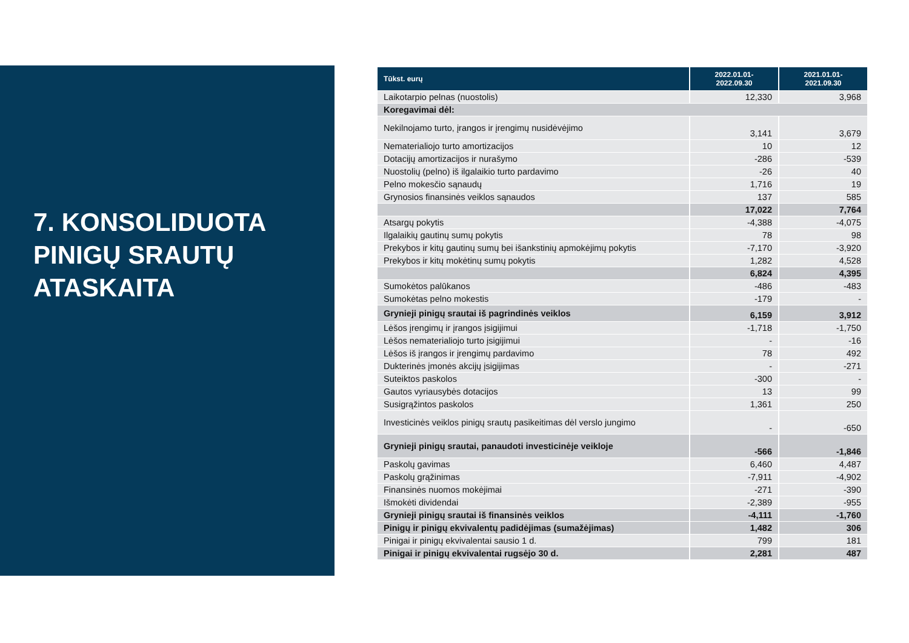7. KONSOLIDUOTA
PINIGŲ SRAUTŲ
ATASKAITA
| Tūkst. eurų | 2022.01.01- 2022.09.30 | 2021.01.01- 2021.09.30 |
| --- | --- | --- |
| Laikotarpio pelnas (nuostolis) | 12,330 | 3,968 |
| Koregavimai dėl: | | |
| Nekilnojamo turto, įrangos ir įrengimų nusidėvėjimo | 3,141 | 3,679 |
| Nematerialiojo turto amortizacijos | 10 | 12 |
| Dotacijų amortizacijos ir nurašymo | -286 | -539 |
| Nuostolių (pelno) iš ilgalaikio turto pardavimo | -26 | 40 |
| Pelno mokesčio sąnaudų | 1,716 | 19 |
| Grynosios finansinės veiklos sąnaudos | 137 | 585 |
| | 17,022 | 7,764 |
| Atsargų pokytis | -4,388 | -4,075 |
| Ilgalaikių gautinų sumų pokytis | 78 | 98 |
| Prekybos ir kitų gautinų sumų bei išankstinių apmokėjimų pokytis | -7,170 | -3,920 |
| Prekybos ir kitų mokėtinų sumų pokytis | 1,282 | 4,528 |
| | 6,824 | 4,395 |
| Sumokėtos palūkanos | -486 | -483 |
| Sumokėtas pelno mokestis | -179 | - |
| Grynieji pinigų srautai iš pagrindinės veiklos | 6,159 | 3,912 |
| Lėšos įrengimų ir įrangos įsigijimui | -1,718 | -1,750 |
| Lėšos nematerialiojo turto įsigijimui | - | -16 |
| Lėšos iš įrangos ir įrengimų pardavimo | 78 | 492 |
| Dukterinės įmonės akcijų įsigijimas | - | -271 |
| Suteiktos paskolos | -300 | - |
| Gautos vyriausybės dotacijos | 13 | 99 |
| Susigrąžintos paskolos | 1,361 | 250 |
| Investicinės veiklos pinigų srautų pasikeitimas dėl verslo jungimo | - | -650 |
| Grynieji pinigų srautai, panaudoti investicinėje veikloje | -566 | -1,846 |
| Paskolų gavimas | 6,460 | 4,487 |
| Paskolų grąžinimas | -7,911 | -4,902 |
| Finansinės nuomos mokėjimai | -271 | -390 |
| Išmokėti dividendai | -2,389 | -955 |
| Grynieji pinigų srautai iš finansinės veiklos | -4,111 | -1,760 |
| Pinigų ir pinigų ekvivalentų padidėjimas (sumažėjimas) | 1,482 | 306 |
| Pinigai ir pinigų ekvivalentai sausio 1 d. | 799 | 181 |
| Pinigai ir pinigų ekvivalentai rugsėjo 30 d. | 2,281 | 487 |